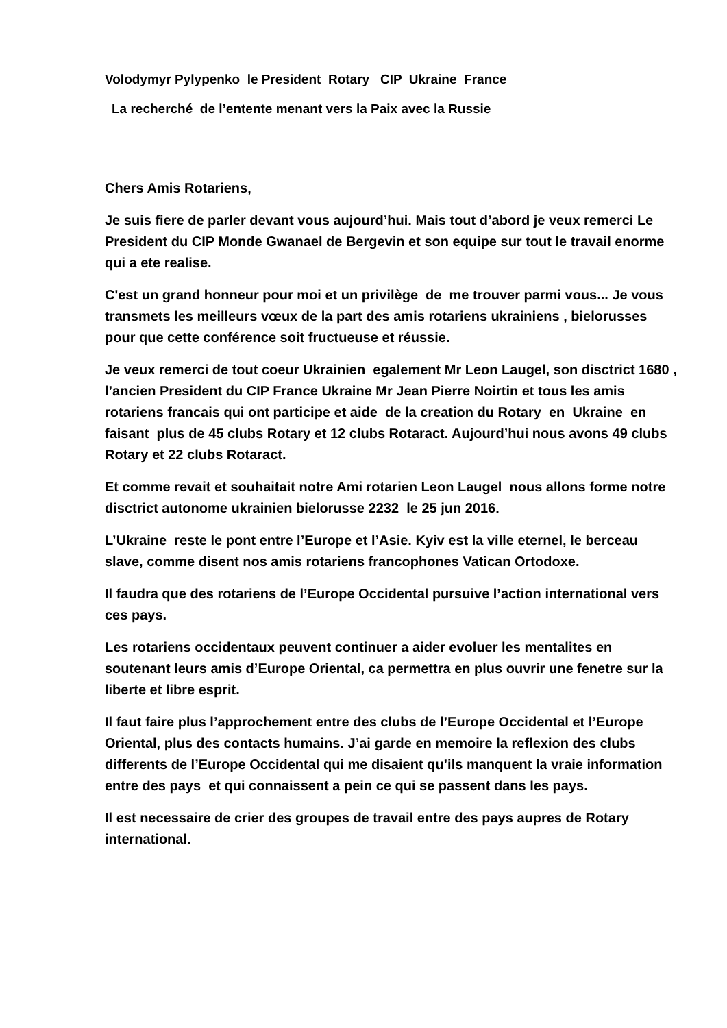Volodymyr Pylypenko le President Rotary CIP Ukraine France
La recherché de l’entente menant vers la Paix avec la Russie
Chers Amis Rotariens,
Je suis fiere de parler devant vous aujourd’hui. Mais tout d’abord je veux remerci Le President du CIP Monde Gwanael de Bergevin et son equipe sur tout le travail enorme qui a ete realise.
C'est un grand honneur pour moi et un privilège de me trouver parmi vous... Je vous transmets les meilleurs vœux de la part des amis rotariens ukrainiens , bielorusses pour que cette conférence soit fructueuse et réussie.
Je veux remerci de tout coeur Ukrainien egalement Mr Leon Laugel, son disctrict 1680 , l’ancien President du CIP France Ukraine Mr Jean Pierre Noirtin et tous les amis rotariens francais qui ont participe et aide de la creation du Rotary en Ukraine en faisant plus de 45 clubs Rotary et 12 clubs Rotaract. Aujourd’hui nous avons 49 clubs Rotary et 22 clubs Rotaract.
Et comme revait et souhaitait notre Ami rotarien Leon Laugel nous allons forme notre disctrict autonome ukrainien bielorusse 2232 le 25 jun 2016.
L’Ukraine reste le pont entre l’Europe et l’Asie. Kyiv est la ville eternel, le berceau slave, comme disent nos amis rotariens francophones Vatican Ortodoxe.
Il faudra que des rotariens de l’Europe Occidental pursuive l’action international vers ces pays.
Les rotariens occidentaux peuvent continuer a aider evoluer les mentalites en soutenant leurs amis d’Europe Oriental, ca permettra en plus ouvrir une fenetre sur la liberte et libre esprit.
Il faut faire plus l’approchement entre des clubs de l’Europe Occidental et l’Europe Oriental, plus des contacts humains. J’ai garde en memoire la reflexion des clubs differents de l’Europe Occidental qui me disaient qu’ils manquent la vraie information entre des pays et qui connaissent a pein ce qui se passent dans les pays.
Il est necessaire de crier des groupes de travail entre des pays aupres de Rotary international.